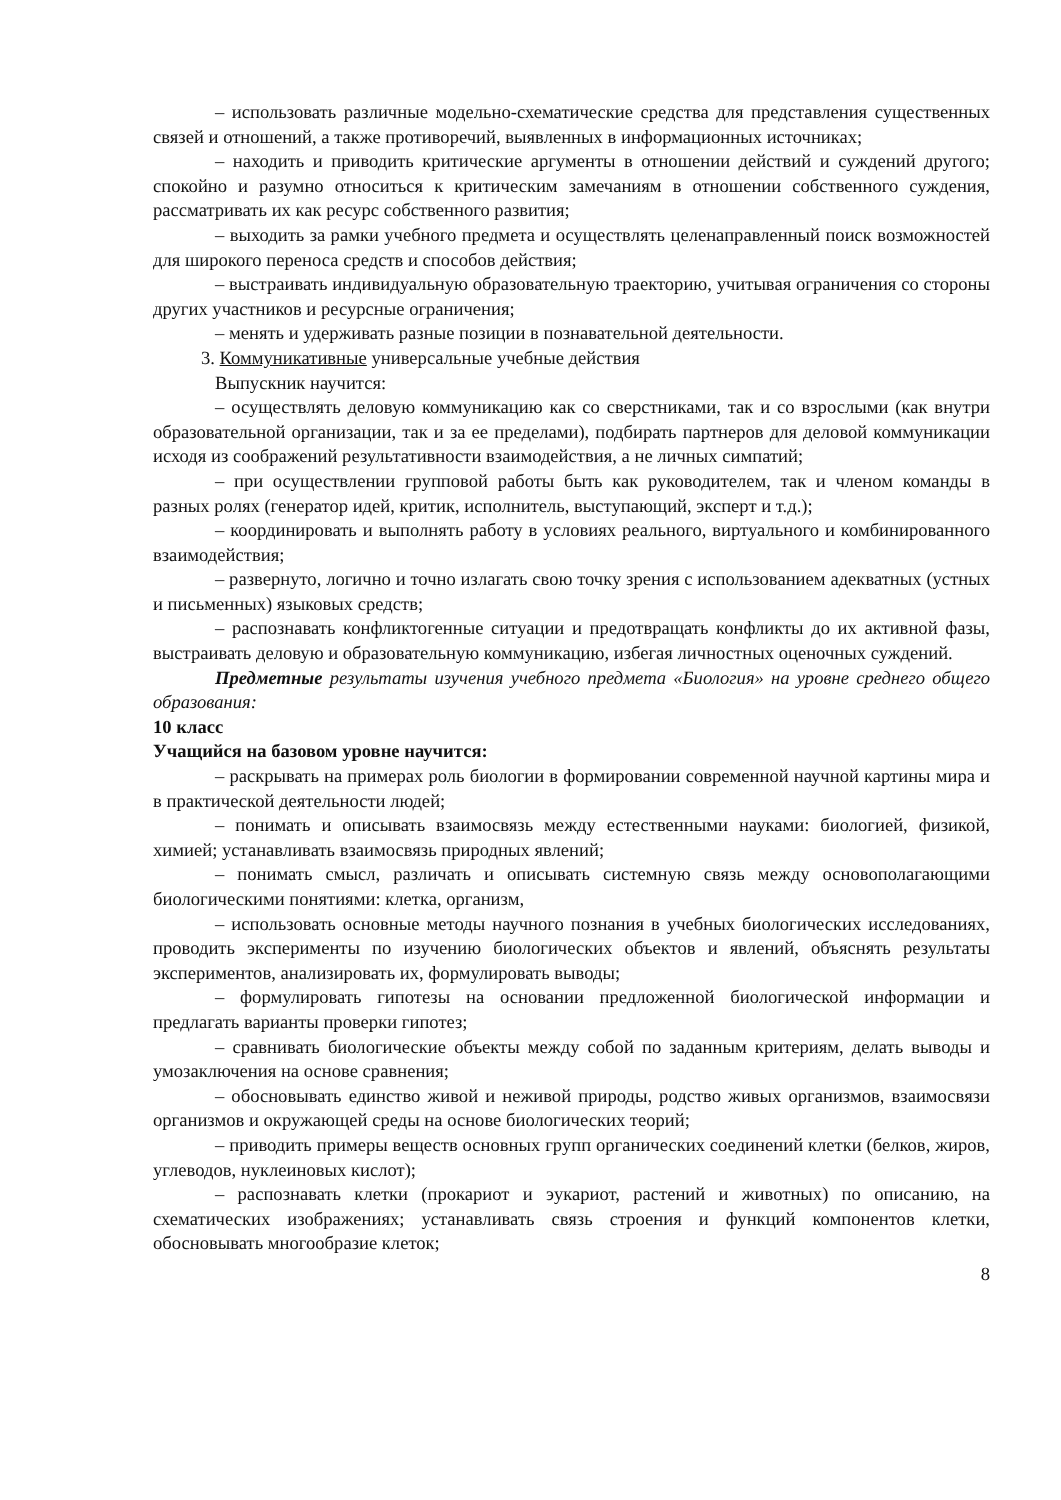– использовать различные модельно-схематические средства для представления существенных связей и отношений, а также противоречий, выявленных в информационных источниках;
– находить и приводить критические аргументы в отношении действий и суждений другого; спокойно и разумно относиться к критическим замечаниям в отношении собственного суждения, рассматривать их как ресурс собственного развития;
– выходить за рамки учебного предмета и осуществлять целенаправленный поиск возможностей для широкого переноса средств и способов действия;
– выстраивать индивидуальную образовательную траекторию, учитывая ограничения со стороны других участников и ресурсные ограничения;
– менять и удерживать разные позиции в познавательной деятельности.
3. Коммуникативные универсальные учебные действия
Выпускник научится:
– осуществлять деловую коммуникацию как со сверстниками, так и со взрослыми (как внутри образовательной организации, так и за ее пределами), подбирать партнеров для деловой коммуникации исходя из соображений результативности взаимодействия, а не личных симпатий;
– при осуществлении групповой работы быть как руководителем, так и членом команды в разных ролях (генератор идей, критик, исполнитель, выступающий, эксперт и т.д.);
– координировать и выполнять работу в условиях реального, виртуального и комбинированного взаимодействия;
– развернуто, логично и точно излагать свою точку зрения с использованием адекватных (устных и письменных) языковых средств;
– распознавать конфликтогенные ситуации и предотвращать конфликты до их активной фазы, выстраивать деловую и образовательную коммуникацию, избегая личностных оценочных суждений.
Предметные результаты изучения учебного предмета «Биология» на уровне среднего общего образования:
10 класс
Учащийся на базовом уровне научится:
– раскрывать на примерах роль биологии в формировании современной научной картины мира и в практической деятельности людей;
– понимать и описывать взаимосвязь между естественными науками: биологией, физикой, химией; устанавливать взаимосвязь природных явлений;
– понимать смысл, различать и описывать системную связь между основополагающими биологическими понятиями: клетка, организм,
– использовать основные методы научного познания в учебных биологических исследованиях, проводить эксперименты по изучению биологических объектов и явлений, объяснять результаты экспериментов, анализировать их, формулировать выводы;
– формулировать гипотезы на основании предложенной биологической информации и предлагать варианты проверки гипотез;
– сравнивать биологические объекты между собой по заданным критериям, делать выводы и умозаключения на основе сравнения;
– обосновывать единство живой и неживой природы, родство живых организмов, взаимосвязи организмов и окружающей среды на основе биологических теорий;
– приводить примеры веществ основных групп органических соединений клетки (белков, жиров, углеводов, нуклеиновых кислот);
– распознавать клетки (прокариот и эукариот, растений и животных) по описанию, на схематических изображениях; устанавливать связь строения и функций компонентов клетки, обосновывать многообразие клеток;
8